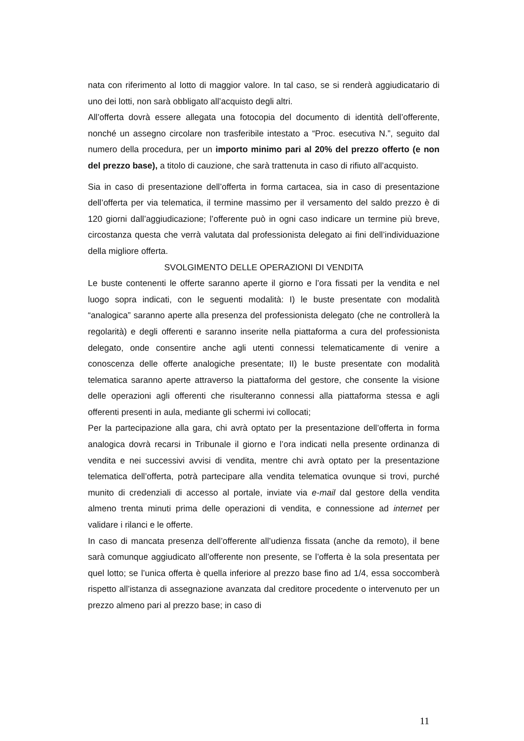nata con riferimento al lotto di maggior valore. In tal caso, se si renderà aggiudicatario di uno dei lotti, non sarà obbligato all’acquisto degli altri.
All’offerta dovrà essere allegata una fotocopia del documento di identità dell’offerente, nonché un assegno circolare non trasferibile intestato a “Proc. esecutiva N.”, seguito dal numero della procedura, per un importo minimo pari al 20% del prezzo offerto (e non del prezzo base), a titolo di cauzione, che sarà trattenuta in caso di rifiuto all’acquisto.
Sia in caso di presentazione dell’offerta in forma cartacea, sia in caso di presentazione dell’offerta per via telematica, il termine massimo per il versamento del saldo prezzo è di 120 giorni dall’aggiudicazione; l’offerente può in ogni caso indicare un termine più breve, circostanza questa che verrà valutata dal professionista delegato ai fini dell’individuazione della migliore offerta.
SVOLGIMENTO DELLE OPERAZIONI DI VENDITA
Le buste contenenti le offerte saranno aperte il giorno e l’ora fissati per la vendita e nel luogo sopra indicati, con le seguenti modalità: I) le buste presentate con modalità “analogica” saranno aperte alla presenza del professionista delegato (che ne controllerà la regolarità) e degli offerenti e saranno inserite nella piattaforma a cura del professionista delegato, onde consentire anche agli utenti connessi telematicamente di venire a conoscenza delle offerte analogiche presentate; II) le buste presentate con modalità telematica saranno aperte attraverso la piattaforma del gestore, che consente la visione delle operazioni agli offerenti che risulteranno connessi alla piattaforma stessa e agli offerenti presenti in aula, mediante gli schermi ivi collocati;
Per la partecipazione alla gara, chi avrà optato per la presentazione dell’offerta in forma analogica dovrà recarsi in Tribunale il giorno e l’ora indicati nella presente ordinanza di vendita e nei successivi avvisi di vendita, mentre chi avrà optato per la presentazione telematica dell’offerta, potrà partecipare alla vendita telematica ovunque si trovi, purché munito di credenziali di accesso al portale, inviate via e-mail dal gestore della vendita almeno trenta minuti prima delle operazioni di vendita, e connessione ad internet per validare i rilanci e le offerte.
In caso di mancata presenza dell’offerente all’udienza fissata (anche da remoto), il bene sarà comunque aggiudicato all’offerente non presente, se l’offerta è la sola presentata per quel lotto; se l’unica offerta è quella inferiore al prezzo base fino ad 1/4, essa soccomberà rispetto all’istanza di assegnazione avanzata dal creditore procedente o intervenuto per un prezzo almeno pari al prezzo base; in caso di
11